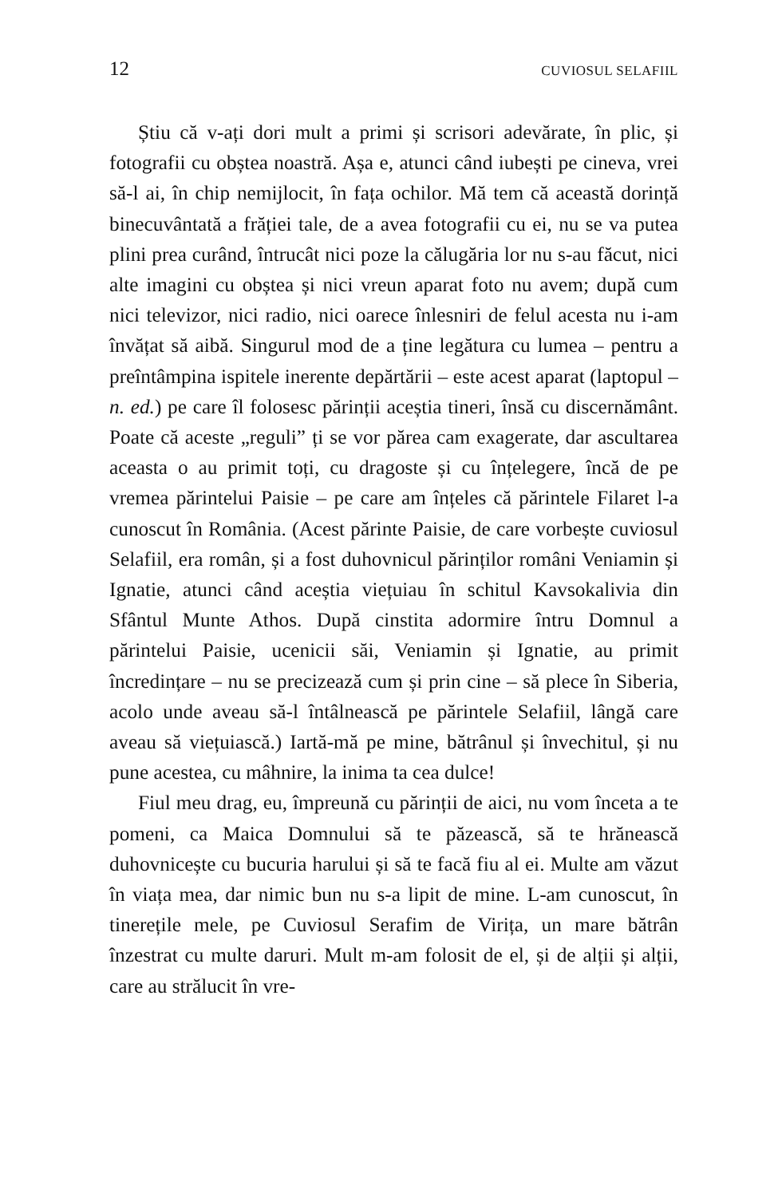12 CUVIOSUL SELAFIIL
Știu că v-ați dori mult a primi și scrisori adevărate, în plic, și fotografii cu obștea noastră. Așa e, atunci când iubești pe cineva, vrei să-l ai, în chip nemijlocit, în fața ochilor. Mă tem că această dorință binecuvântată a frăției tale, de a avea fotografii cu ei, nu se va putea plini prea curând, întrucât nici poze la călugăria lor nu s-au făcut, nici alte imagini cu obștea și nici vreun aparat foto nu avem; după cum nici televizor, nici radio, nici oarece înlesniri de felul acesta nu i-am învățat să aibă. Singurul mod de a ține legătura cu lumea – pentru a preîntâmpina ispitele inerente depărtării – este acest aparat (laptopul – n. ed.) pe care îl folosesc părinții aceștia tineri, însă cu discernământ. Poate că aceste „reguli” ți se vor părea cam exagerate, dar ascultarea aceasta o au primit toți, cu dragoste și cu înțelegere, încă de pe vremea părintelui Paisie – pe care am înțeles că părintele Filaret l-a cunoscut în România. (Acest părinte Paisie, de care vorbește cuviosul Selafiil, era român, și a fost duhovnicul părinților români Veniamin și Ignatie, atunci când aceștia viețuiau în schitul Kavsokalivia din Sfântul Munte Athos. După cinstita adormire întru Domnul a părintelui Paisie, ucenicii săi, Veniamin și Ignatie, au primit încredințare – nu se precizează cum și prin cine – să plece în Siberia, acolo unde aveau să-l întâlnească pe părintele Selafiil, lângă care aveau să viețuiască.) Iartă-mă pe mine, bătrânul și învechitul, și nu pune acestea, cu mâhnire, la inima ta cea dulce!
Fiul meu drag, eu, împreună cu părinții de aici, nu vom înceta a te pomeni, ca Maica Domnului să te păzească, să te hrănească duhovnicește cu bucuria harului și să te facă fiu al ei. Multe am văzut în viața mea, dar nimic bun nu s-a lipit de mine. L-am cunoscut, în tinerețile mele, pe Cuviosul Serafim de Virița, un mare bătrân înzestrat cu multe daruri. Mult m-am folosit de el, și de alții și alții, care au strălucit în vre-